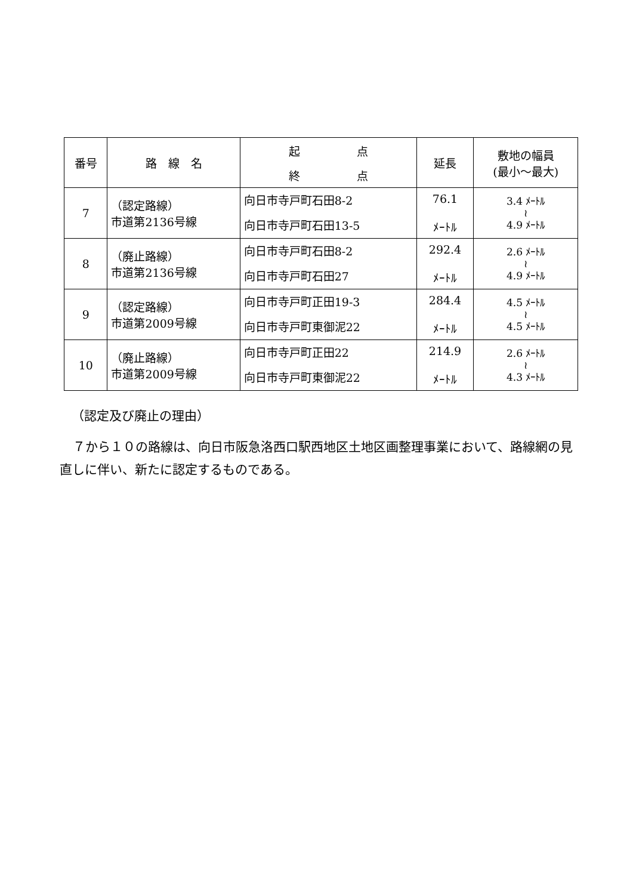| 番号 | 路 線 名 | 起 点 終 点 | 延長 | 敷地の幅員 (最小～最大) |
| --- | --- | --- | --- | --- |
| 7 | （認定路線） 市道第2136号線 | 向日市寺戸町石田8-2 向日市寺戸町石田13-5 | 76.1 ﾒｰﾄﾙ | 3.4 ﾒｰﾄﾙ ≀ 4.9 ﾒｰﾄﾙ |
| 8 | （廃止路線） 市道第2136号線 | 向日市寺戸町石田8-2 向日市寺戸町石田27 | 292.4 ﾒｰﾄﾙ | 2.6 ﾒｰﾄﾙ ≀ 4.9 ﾒｰﾄﾙ |
| 9 | （認定路線） 市道第2009号線 | 向日市寺戸町正田19-3 向日市寺戸町東御泥22 | 284.4 ﾒｰﾄﾙ | 4.5 ﾒｰﾄﾙ ≀ 4.5 ﾒｰﾄﾙ |
| 10 | （廃止路線） 市道第2009号線 | 向日市寺戸町正田22 向日市寺戸町東御泥22 | 214.9 ﾒｰﾄﾙ | 2.6 ﾒｰﾄﾙ ≀ 4.3 ﾒｰﾄﾙ |
（認定及び廃止の理由）
７から１０の路線は、向日市阪急洛西口駅西地区土地区画整理事業において、路線網の見直しに伴い、新たに認定するものである。